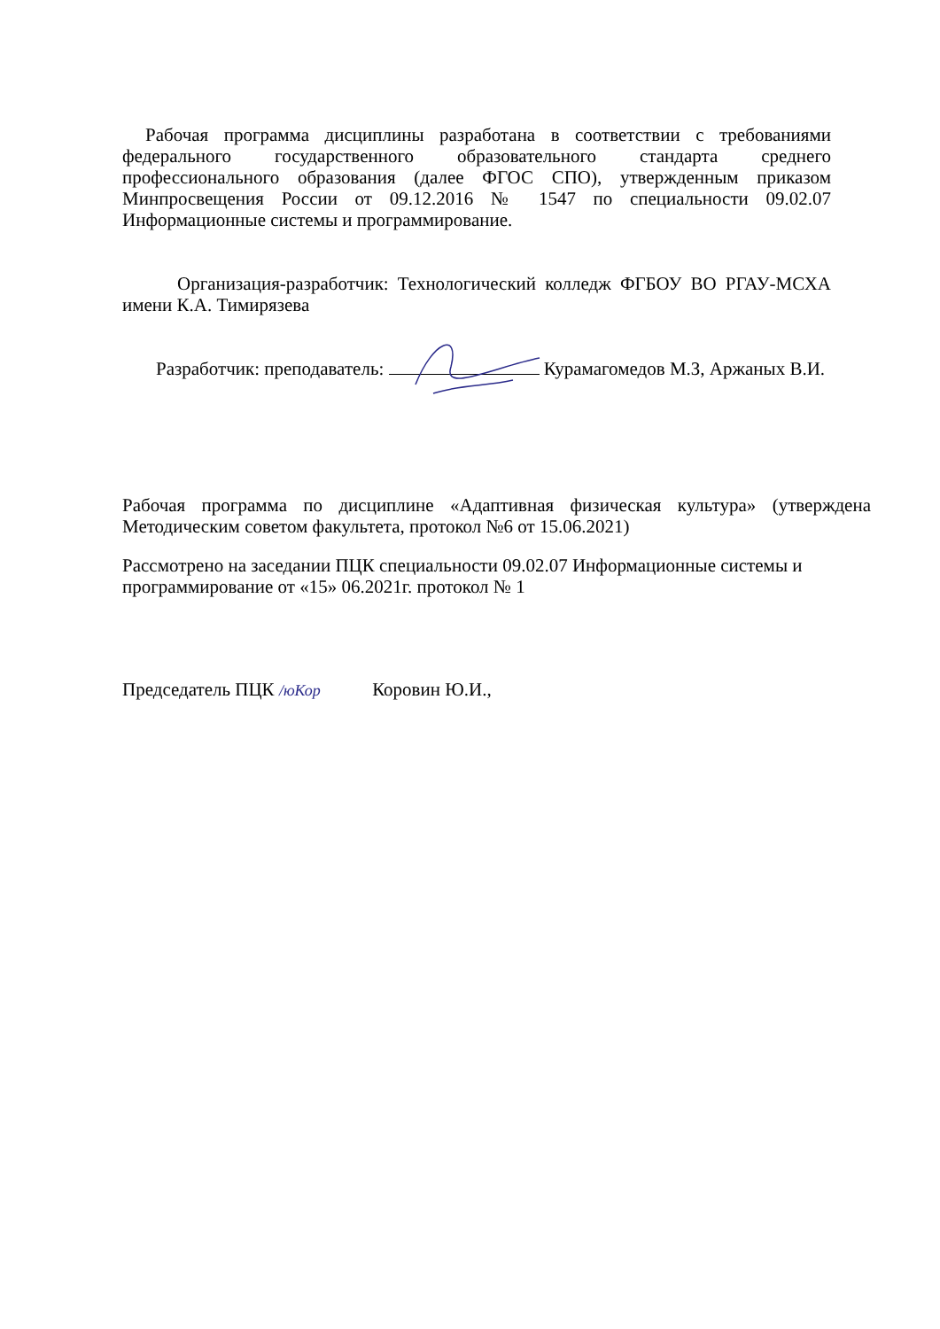Рабочая программа дисциплины разработана в соответствии с требованиями федерального государственного образовательного стандарта среднего профессионального образования (далее ФГОС СПО), утвержденным приказом Минпросвещения России от 09.12.2016 № 1547 по специальности 09.02.07 Информационные системы и программирование.
Организация-разработчик: Технологический колледж ФГБОУ ВО РГАУ-МСХА имени К.А. Тимирязева
Разработчик: преподаватель: Курамагомедов М.З, Аржаных В.И.
Рабочая программа по дисциплине «Адаптивная физическая культура» (утверждена Методическим советом факультета, протокол №6 от 15.06.2021)
Рассмотрено на заседании ПЦК специальности 09.02.07 Информационные системы и программирование от «15» 06.2021г. протокол № 1
Председатель ПЦК /юКор Коровин Ю.И.,